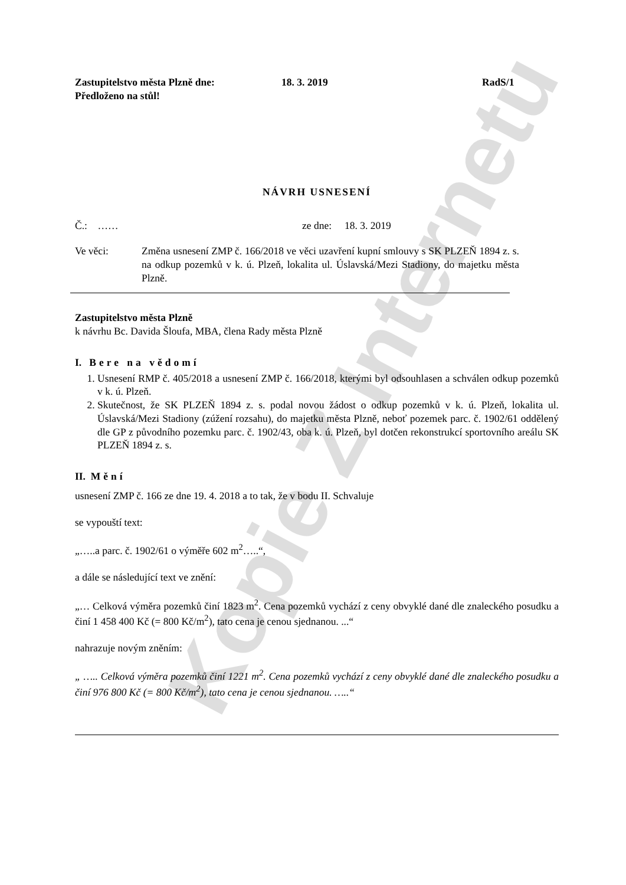Kopie Z Internetu
Zastupitelstvo města Plzně dne: 18. 3. 2019 RadS/1
Předloženo na stůl!
NÁVRH USNESENÍ
Č.: …… ze dne: 18. 3. 2019
Ve věci: Změna usnesení ZMP č. 166/2018 ve věci uzavření kupní smlouvy s SK PLZEŇ 1894 z. s. na odkup pozemků v k. ú. Plzeň, lokalita ul. Úslavská/Mezi Stadiony, do majetku města Plzně.
Zastupitelstvo města Plzně
k návrhu Bc. Davida Šloufa, MBA, člena Rady města Plzně
I. Bere na vědomí
1. Usnesení RMP č. 405/2018 a usnesení ZMP č. 166/2018, kterými byl odsouhlasen a schválen odkup pozemků v k. ú. Plzeň.
2. Skutečnost, že SK PLZEŇ 1894 z. s. podal novou žádost o odkup pozemků v k. ú. Plzeň, lokalita ul. Úslavská/Mezi Stadiony (zúžení rozsahu), do majetku města Plzně, neboť pozemek parc. č. 1902/61 oddělený dle GP z původního pozemku parc. č. 1902/43, oba k. ú. Plzeň, byl dotčen rekonstrukcí sportovního areálu SK PLZEŇ 1894 z. s.
II. Mění
usnesení ZMP č. 166 ze dne 19. 4. 2018 a to tak, že v bodu II. Schvaluje
se vypouští text:
„…..a parc. č. 1902/61 o výměře 602 m<sup>2</sup>…..“,
a dále se následující text ve znění:
„… Celková výměra pozemků činí 1823 m<sup>2</sup>. Cena pozemků vychází z ceny obvyklé dané dle znaleckého posudku a činí 1 458 400 Kč (= 800 Kč/m<sup>2</sup>), tato cena je cenou sjednanou. ...“
nahrazuje novým zněním:
„ ….. Celková výměra pozemků činí 1221 m<sup>2</sup>. Cena pozemků vychází z ceny obvyklé dané dle znaleckého posudku a činí 976 800 Kč (= 800 Kč/m<sup>2</sup>), tato cena je cenou sjednanou. …..“